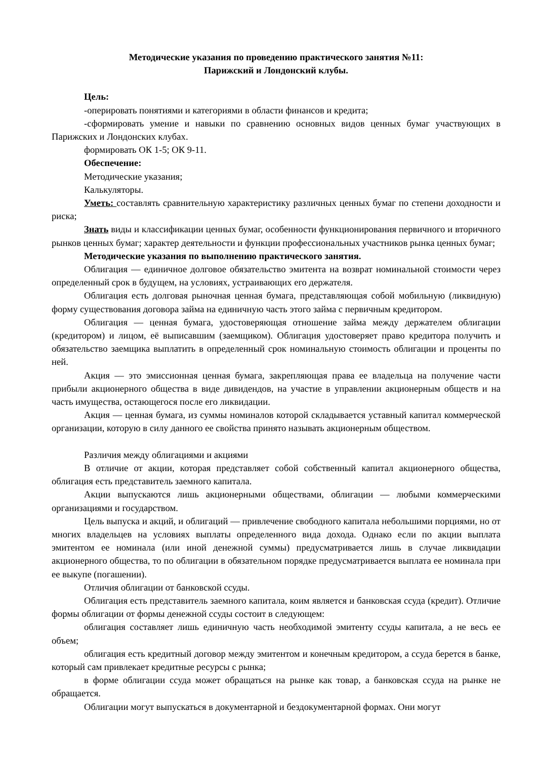Методические указания по проведению практического занятия №11:
Парижский и Лондонский клубы.
Цель:
-оперировать понятиями и категориями в области финансов и кредита;
-сформировать умение и навыки по сравнению основных видов ценных бумаг участвующих в Парижских и Лондонских клубах.
формировать ОК 1-5; ОК 9-11.
Обеспечение:
Методические указания;
Калькуляторы.
Уметь: составлять сравнительную характеристику различных ценных бумаг по степени доходности и риска;
Знать виды и классификации ценных бумаг, особенности функционирования первичного и вторичного рынков ценных бумаг; характер деятельности и функции профессиональных участников рынка ценных бумаг;
Методические указания по выполнению практического занятия.
Облигация — единичное долговое обязательство эмитента на возврат номинальной стоимости через определенный срок в будущем, на условиях, устраивающих его держателя.
Облигация есть долговая рыночная ценная бумага, представляющая собой мобильную (ликвидную) форму существования договора займа на единичную часть этого займа с первичным кредитором.
Облигация — ценная бумага, удостоверяющая отношение займа между держателем облигации (кредитором) и лицом, её выписавшим (заемщиком). Облигация удостоверяет право кредитора получить и обязательство заемщика выплатить в определенный срок номинальную стоимость облигации и проценты по ней.
Акция — это эмиссионная ценная бумага, закрепляющая права ее владельца на получение части прибыли акционерного общества в виде дивидендов, на участие в управлении акционерным обществ и на часть имущества, остающегося после его ликвидации.
Акция — ценная бумага, из суммы номиналов которой складывается уставный капитал коммерческой организации, которую в силу данного ее свойства принято называть акционерным обществом.
Различия между облигациями и акциями
В отличие от акции, которая представляет собой собственный капитал акционерного общества, облигация есть представитель заемного капитала.
Акции выпускаются лишь акционерными обществами, облигации — любыми коммерческими организациями и государством.
Цель выпуска и акций, и облигаций — привлечение свободного капитала небольшими порциями, но от многих владельцев на условиях выплаты определенного вида дохода. Однако если по акции выплата эмитентом ее номинала (или иной денежной суммы) предусматривается лишь в случае ликвидации акционерного общества, то по облигации в обязательном порядке предусматривается выплата ее номинала при ее выкупе (погашении).
Отличия облигации от банковской ссуды.
Облигация есть представитель заемного капитала, коим является и банковская ссуда (кредит). Отличие формы облигации от формы денежной ссуды состоит в следующем:
облигация составляет лишь единичную часть необходимой эмитенту ссуды капитала, а не весь ее объем;
облигация есть кредитный договор между эмитентом и конечным кредитором, а ссуда берется в банке, который сам привлекает кредитные ресурсы с рынка;
в форме облигации ссуда может обращаться на рынке как товар, а банковская ссуда на рынке не обращается.
Облигации могут выпускаться в документарной и бездокументарной формах. Они могут